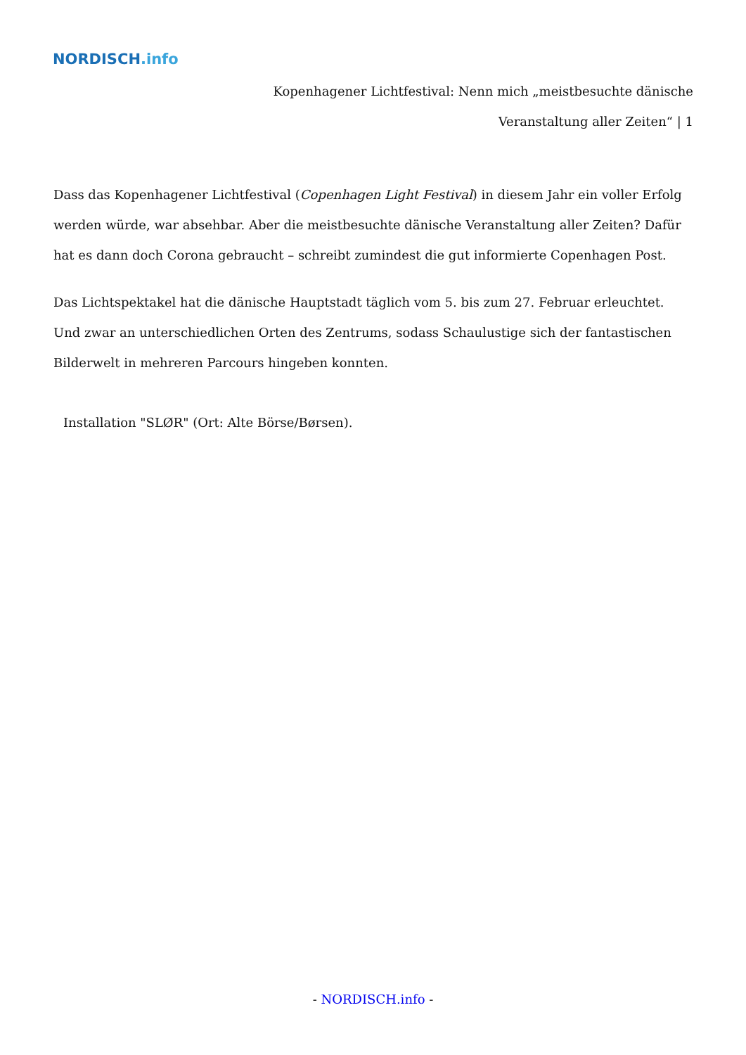NORDISCH.info
Kopenhagener Lichtfestival: Nenn mich „meistbesuchte dänische Veranstaltung aller Zeiten“ | 1
Dass das Kopenhagener Lichtfestival (Copenhagen Light Festival) in diesem Jahr ein voller Erfolg werden würde, war absehbar. Aber die meistbesuchte dänische Veranstaltung aller Zeiten? Dafür hat es dann doch Corona gebraucht – schreibt zumindest die gut informierte Copenhagen Post.
Das Lichtspektakel hat die dänische Hauptstadt täglich vom 5. bis zum 27. Februar erleuchtet. Und zwar an unterschiedlichen Orten des Zentrums, sodass Schaulustige sich der fantastischen Bilderwelt in mehreren Parcours hingeben konnten.
Installation "SLØR" (Ort: Alte Börse/Børsen).
- NORDISCH.info -